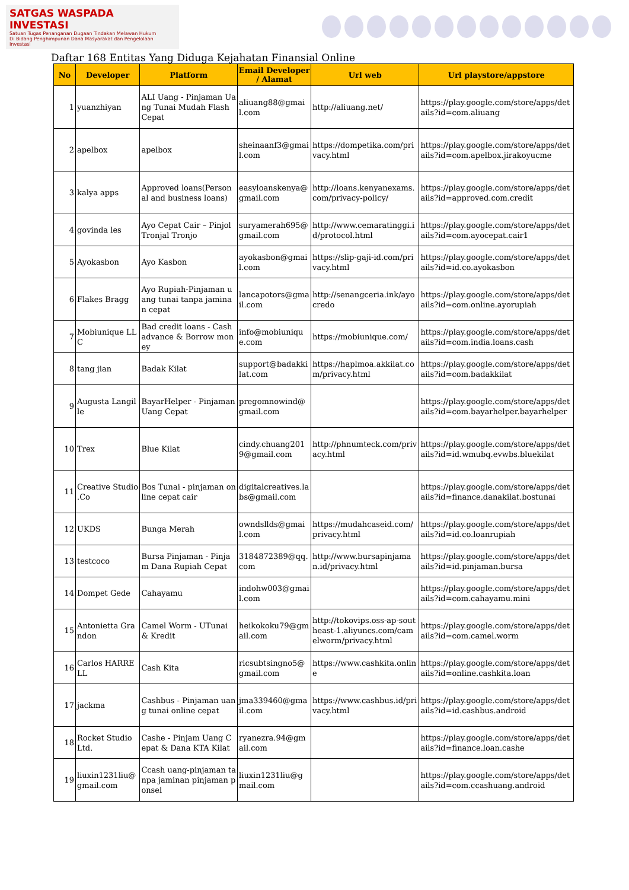SATGAS WASPADA INVESTASI
Satuan Tugas Penanganan Dugaan Tindakan Melawan Hukum
Di Bidang Penghimpunan Dana Masyarakat dan Pengelolaan Investasi
Daftar 168 Entitas Yang Diduga Kejahatan Finansial Online
| No | Developer | Platform | Email Developer / Alamat | Url web | Url playstore/appstore |
| --- | --- | --- | --- | --- | --- |
| 1 | yuanzhiyan | ALI Uang - Pinjaman Uang Tunai Mudah Flash Cepat | aliuang88@gmail.com | http://aliuang.net/ | https://play.google.com/store/apps/details?id=com.aliuang |
| 2 | apelbox | apelbox | sheinaanf3@gmail.com | https://dompetika.com/privacy.html | https://play.google.com/store/apps/details?id=com.apelbox.jirakoyucme |
| 3 | kalya apps | Approved loans(Personal and business loans) | easyloanskenya@gmail.com | http://loans.kenyanexams.com/privacy-policy/ | https://play.google.com/store/apps/details?id=approved.com.credit |
| 4 | govinda les | Ayo Cepat Cair – Pinjol Tronjal Tronjo | suryamerah695@gmail.com | http://www.cemaratinggi.id/protocol.html | https://play.google.com/store/apps/details?id=com.ayocepat.cair1 |
| 5 | Ayokasbon | Ayo Kasbon | ayokasbon@gmail.com | https://slip-gaji-id.com/privacy.html | https://play.google.com/store/apps/details?id=id.co.ayokasbon |
| 6 | Flakes Bragg | Ayo Rupiah-Pinjaman uang tunai tanpa jaminan cepat | lancapotors@gmail.com | http://senangceria.ink/ayocredo | https://play.google.com/store/apps/details?id=com.online.ayorupiah |
| 7 | Mobiunique LLC | Bad credit loans - Cash advance & Borrow money | info@mobiunique.com | https://mobiunique.com/ | https://play.google.com/store/apps/details?id=com.india.loans.cash |
| 8 | tang jian | Badak Kilat | support@badakkilat.com | https://haplmoa.akkilat.com/privacy.html | https://play.google.com/store/apps/details?id=com.badakkilat |
| 9 | Augusta Langille | BayarHelper - Pinjaman Uang Cepat | pregomnowind@gmail.com | | https://play.google.com/store/apps/details?id=com.bayarhelper.bayarhelper |
| 10 | Trex | Blue Kilat | cindy.chuang2019@gmail.com | http://phnumteck.com/privacy.html | https://play.google.com/store/apps/details?id=id.wmubq.evwbs.bluekilat |
| 11 | Creative Studio .Co | Bos Tunai - pinjaman online cepat cair | digitalcreatives.labs@gmail.com | | https://play.google.com/store/apps/details?id=finance.danakilat.bostunai |
| 12 | UKDS | Bunga Merah | owndsllds@gmail.com | https://mudahcaseid.com/privacy.html | https://play.google.com/store/apps/details?id=id.co.loanrupiah |
| 13 | testcoco | Bursa Pinjaman - Pinjam Dana Rupiah Cepat | 3184872389@qq.com | http://www.bursapinjaman.id/privacy.html | https://play.google.com/store/apps/details?id=id.pinjaman.bursa |
| 14 | Dompet Gede | Cahayamu | indohw003@gmail.com | | https://play.google.com/store/apps/details?id=com.cahayamu.mini |
| 15 | Antonietta Grandon | Camel Worm - UTunai & Kredit | heikokoku79@gmail.com | http://tokovips.oss-ap-southeast-1.aliyuncs.com/camelworm/privacy.html | https://play.google.com/store/apps/details?id=com.camel.worm |
| 16 | Carlos HARRELL | Cash Kita | ricsubtsingno5@gmail.com | https://www.cashkita.online | https://play.google.com/store/apps/details?id=online.cashkita.loan |
| 17 | jackma | Cashbus - Pinjaman uang tunai online cepat | jma339460@gmail.com | https://www.cashbus.id/privacy.html | https://play.google.com/store/apps/details?id=id.cashbus.android |
| 18 | Rocket Studio Ltd. | Cashe - Pinjam Uang Cepat & Dana KTA Kilat | ryanezra.94@gmail.com | | https://play.google.com/store/apps/details?id=finance.loan.cashe |
| 19 | liuxin1231liu@gmail.com | Ccash uang-pinjaman tanpa jaminan pinjaman ponsel | liuxin1231liu@gmail.com | | https://play.google.com/store/apps/details?id=com.ccashuang.android |